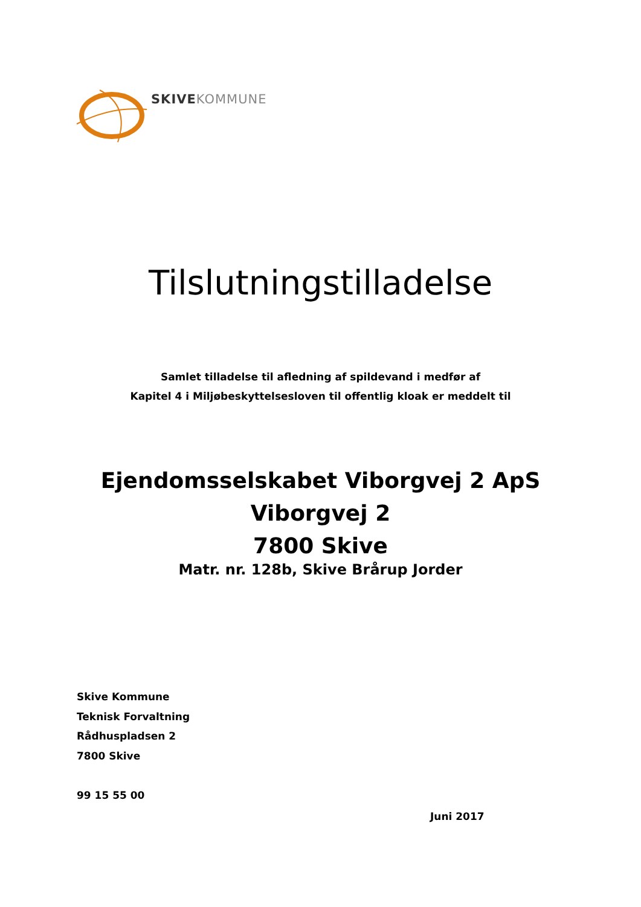SKIVE KOMMUNE
Tilslutningstilladelse
Samlet tilladelse til afledning af spildevand i medfør af
Kapitel 4 i Miljøbeskyttelsesloven til offentlig kloak er meddelt til
Ejendomsselskabet Viborgvej 2 ApS
Viborgvej 2
7800 Skive
Matr. nr. 128b, Skive Brårup Jorder
Skive Kommune
Teknisk Forvaltning
Rådhuspladsen 2
7800 Skive
99 15 55 00
Juni 2017